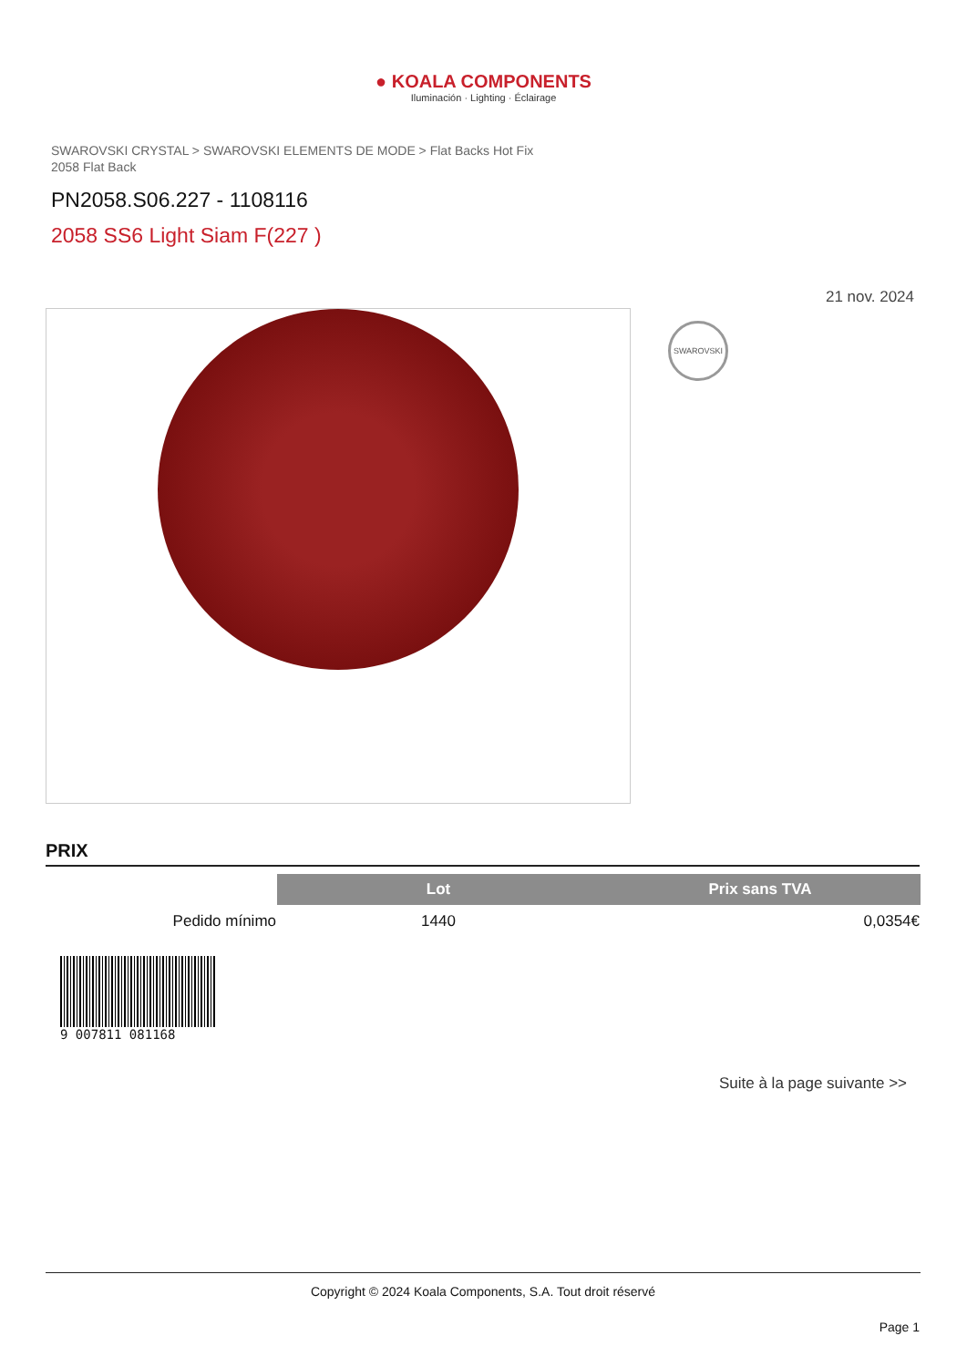● KOALA COMPONENTS
Iluminación · Lighting · Éclairage
SWAROVSKI CRYSTAL > SWAROVSKI ELEMENTS DE MODE > Flat Backs Hot Fix
2058 Flat Back
PN2058.S06.227 - 1108116
2058 SS6 Light Siam F(227 )
21 nov. 2024
SWAROVSKI
PRIX
| | Lot | Prix sans TVA |
| --- | --- | --- |
| Pedido mínimo | 1440 | 0,0354€ |
9 007811 081168
Suite à la page suivante >>
Copyright © 2024 Koala Components, S.A. Tout droit réservé
Page 1